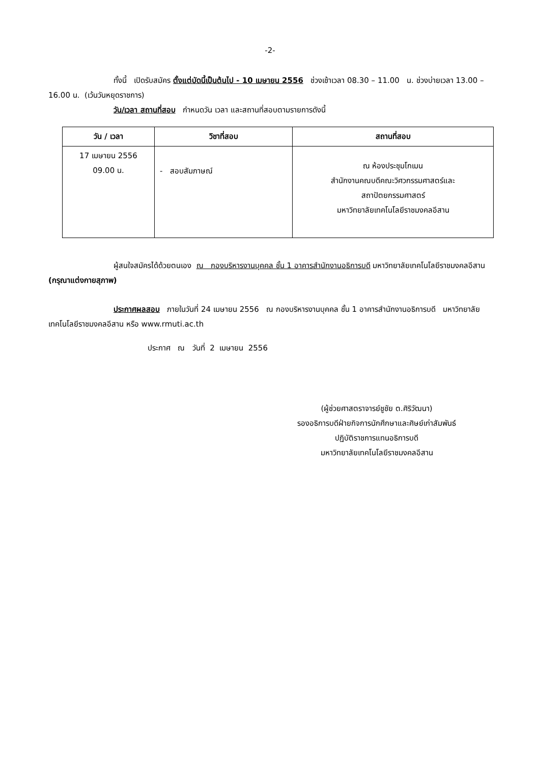-2-
ทั้งนี้ เปิดรับสมัคร ตั้งแต่บัดนี้เป็นต้นไป - 10 เมษายน 2556 ช่วงเช้าเวลา 08.30 – 11.00 น. ช่วงบ่ายเวลา 13.00 – 16.00 น. (เว้นวันหยุดราชการ)
วัน/เวลา สถานที่สอบ กำหนดวัน เวลา และสถานที่สอบตามรายการดังนี้
| วัน / เวลา | วิชาที่สอบ | สถานที่สอบ |
| --- | --- | --- |
| 17 เมษายน 2556 09.00 น. | - สอบสัมภาษณ์ | ณ ห้องประชุมโกเมน สำนักงานคณบดีคณะวิศวกรรมศาสตร์และ สถาปัตยกรรมศาสตร์ มหาวิทยาลัยเทคโนโลยีราชมงคลอีสาน |
ผู้สนใจสมัครได้ด้วยตนเอง ณ กองบริหารงานบุคคล ชั้น 1 อาคารสำนักงานอธิการบดี มหาวิทยาลัยเทคโนโลยีราชมงคลอีสาน (กรุณาแต่งกายสุภาพ)
ประกาศผลสอบ ภายในวันที่ 24 เมษายน 2556 ณ กองบริหารงานบุคคล ชั้น 1 อาคารสำนักงานอธิการบดี มหาวิทยาลัยเทคโนโลยีราชมงคลอีสาน หรือ www.rmuti.ac.th
ประกาศ ณ วันที่ 2 เมษายน 2556
(ผู้ช่วยศาสตราจารย์ชูชัย ต.ศิริวัฒนา)
รองอธิการบดีฝ่ายกิจการนักศึกษาและศิษย์เก่าสัมพันธ์
ปฏิบัติราชการแทนอธิการบดี
มหาวิทยาลัยเทคโนโลยีราชมงคลอีสาน